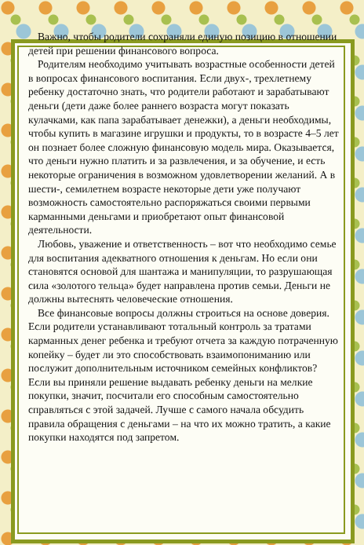Важно, чтобы родители сохраняли единую позицию в отношении детей при решении финансового вопроса.
Родителям необходимо учитывать возрастные особенности детей в вопросах финансового воспитания. Если двух-, трехлетнему ребенку достаточно знать, что родители работают и зарабатывают деньги (дети даже более раннего возраста могут показать кулачками, как папа зарабатывает денежки), а деньги необходимы, чтобы купить в магазине игрушки и продукты, то в возрасте 4–5 лет он познает более сложную финансовую модель мира. Оказывается, что деньги нужно платить и за развлечения, и за обучение, и есть некоторые ограничения в возможном удовлетворении желаний. А в шести-, семилетнем возрасте некоторые дети уже получают возможность самостоятельно распоряжаться своими первыми карманными деньгами и приобретают опыт финансовой деятельности.
Любовь, уважение и ответственность – вот что необходимо семье для воспитания адекватного отношения к деньгам. Но если они становятся основой для шантажа и манипуляции, то разрушающая сила «золотого тельца» будет направлена против семьи. Деньги не должны вытеснять человеческие отношения.
Все финансовые вопросы должны строиться на основе доверия. Если родители устанавливают тотальный контроль за тратами карманных денег ребенка и требуют отчета за каждую потраченную копейку – будет ли это способствовать взаимопониманию или послужит дополнительным источником семейных конфликтов? Если вы приняли решение выдавать ребенку деньги на мелкие покупки, значит, посчитали его способным самостоятельно справляться с этой задачей. Лучше с самого начала обсудить правила обращения с деньгами – на что их можно тратить, а какие покупки находятся под запретом.